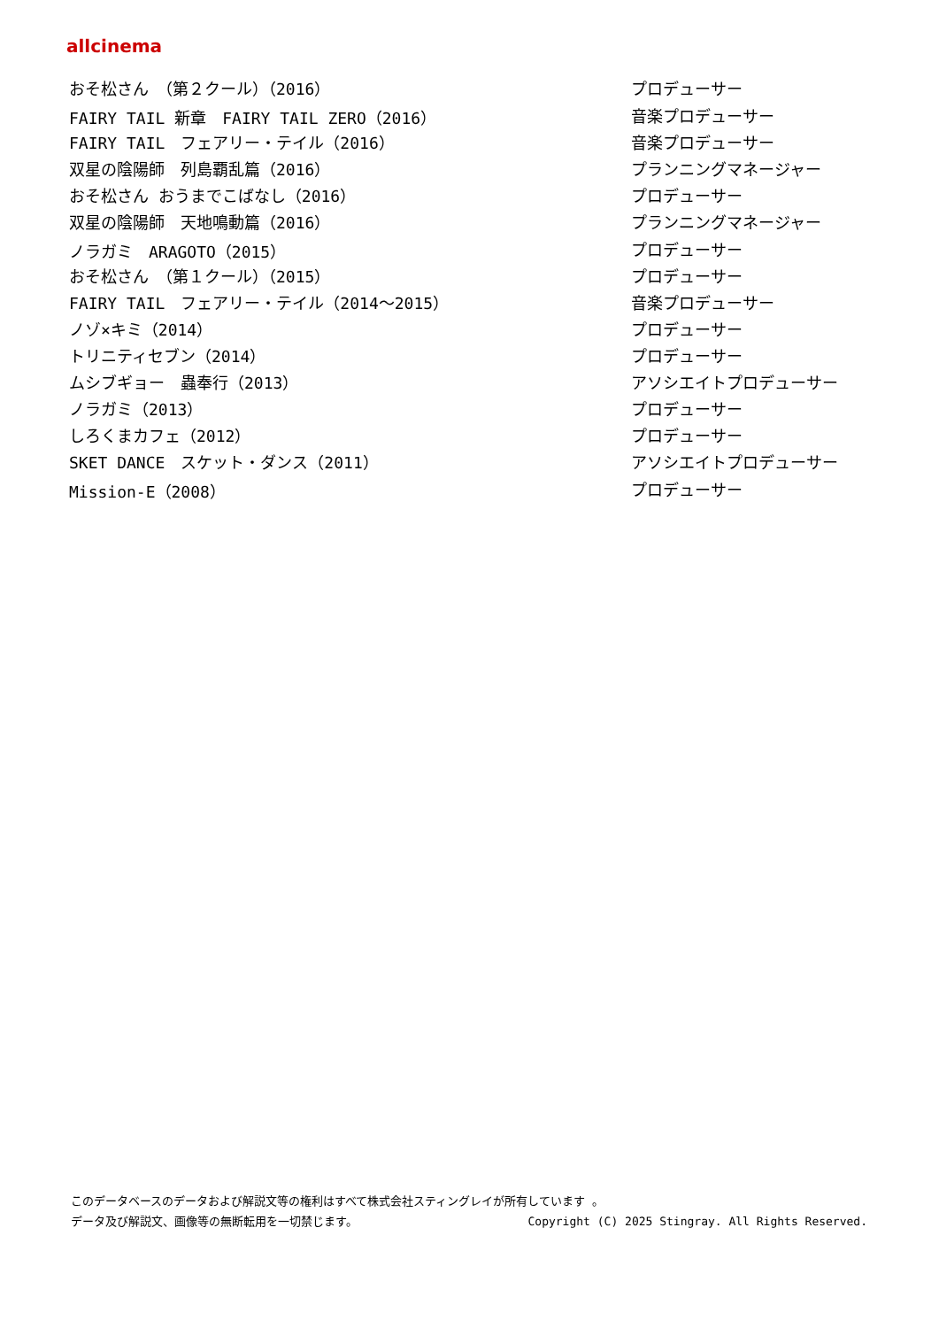allcinema
| おそ松さん （第２クール）（2016） | プロデューサー |
| FAIRY TAIL 新章 FAIRY TAIL ZERO（2016） | 音楽プロデューサー |
| FAIRY TAIL フェアリー・テイル（2016） | 音楽プロデューサー |
| 双星の陰陽師 列島覇乱篇（2016） | プランニングマネージャー |
| おそ松さん おうまでこばなし（2016） | プロデューサー |
| 双星の陰陽師 天地鳴動篇（2016） | プランニングマネージャー |
| ノラガミ ARAGOTO（2015） | プロデューサー |
| おそ松さん （第１クール）（2015） | プロデューサー |
| FAIRY TAIL フェアリー・テイル（2014～2015） | 音楽プロデューサー |
| ノゾ×キミ（2014） | プロデューサー |
| トリニティセブン（2014） | プロデューサー |
| ムシブギョー 蟲奉行（2013） | アソシエイトプロデューサー |
| ノラガミ（2013） | プロデューサー |
| しろくまカフェ（2012） | プロデューサー |
| SKET DANCE スケット・ダンス（2011） | アソシエイトプロデューサー |
| Mission-E（2008） | プロデューサー |
このデータベースのデータおよび解説文等の権利はすべて株式会社スティングレイが所有しています 。
データ及び解説文、画像等の無断転用を一切禁じます。 Copyright (C) 2025 Stingray. All Rights Reserved.